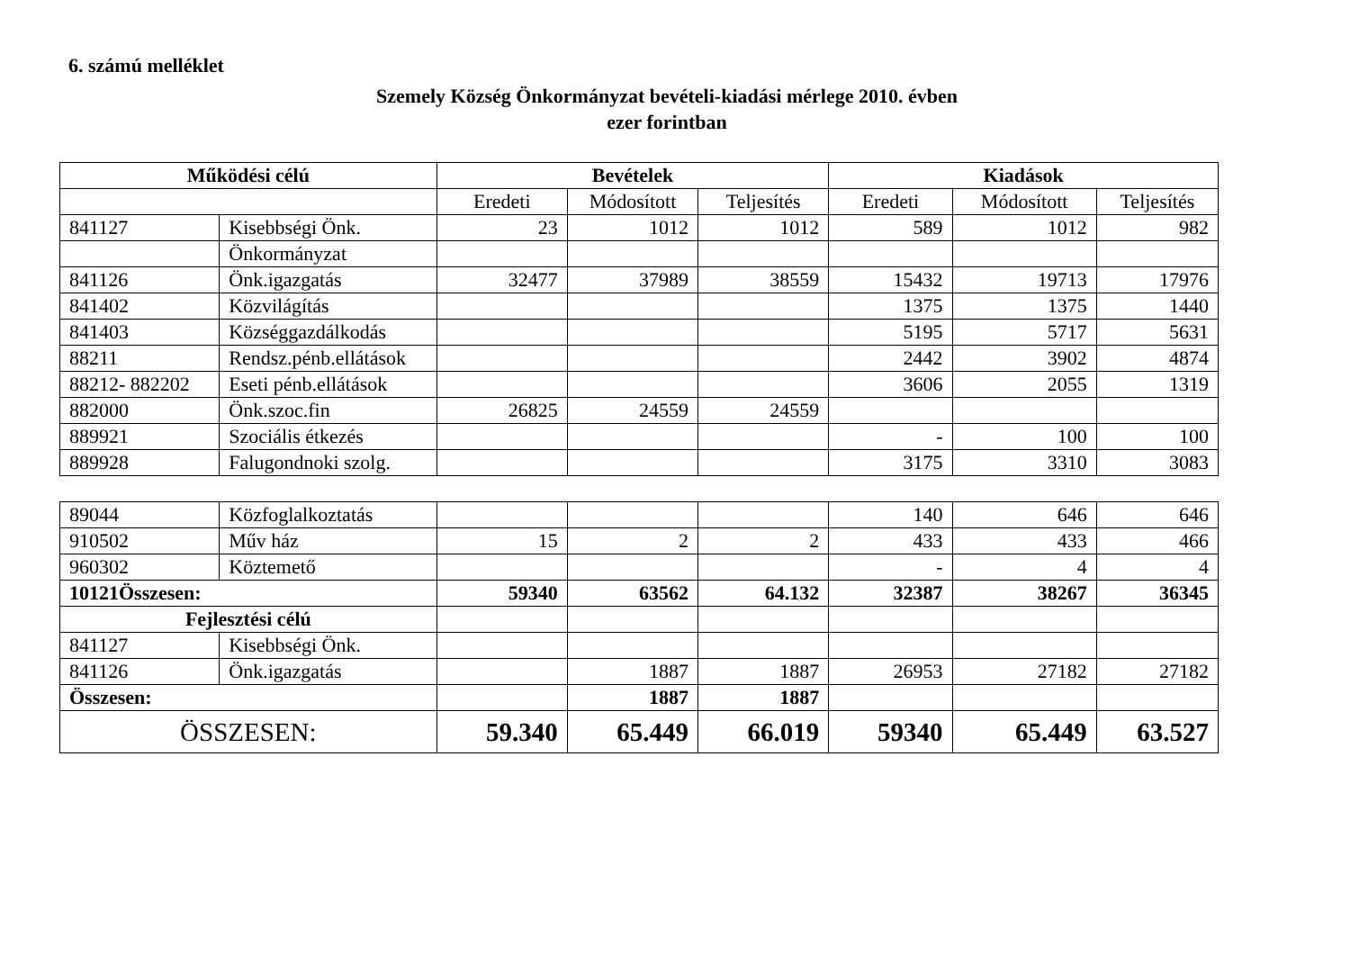6. számú melléklet
Szemely Község Önkormányzat bevételi-kiadási mérlege 2010. évben
ezer forintban
| Működési célú | | Bevételek | | | Kiadások | | |
| --- | --- | --- | --- | --- | --- | --- | --- |
| | | Eredeti | Módosított | Teljesítés | Eredeti | Módosított | Teljesítés |
| 841127 | Kisebbségi Önk. | 23 | 1012 | 1012 | 589 | 1012 | 982 |
| | Önkormányzat | | | | | | |
| 841126 | Önk.igazgatás | 32477 | 37989 | 38559 | 15432 | 19713 | 17976 |
| 841402 | Közvilágítás | | | | 1375 | 1375 | 1440 |
| 841403 | Községgazdálkodás | | | | 5195 | 5717 | 5631 |
| 88211 | Rendsz.pénb.ellátások | | | | 2442 | 3902 | 4874 |
| 88212- 882202 | Eseti pénb.ellátások | | | | 3606 | 2055 | 1319 |
| 882000 | Önk.szoc.fin | 26825 | 24559 | 24559 | | | |
| 889921 | Szociális étkezés | | | | - | 100 | 100 |
| 889928 | Falugondnoki szolg. | | | | 3175 | 3310 | 3083 |
| 89044 | Közfoglalkoztatás | | | | 140 | 646 | 646 |
| 910502 | Műv ház | 15 | 2 | 2 | 433 | 433 | 466 |
| 960302 | Köztemető | | | | - | 4 | 4 |
| 10121Összesen: | | 59340 | 63562 | 64.132 | 32387 | 38267 | 36345 |
| Fejlesztési célú | | | | | | | |
| 841127 | Kisebbségi Önk. | | | | | | |
| 841126 | Önk.igazgatás | | 1887 | 1887 | 26953 | 27182 | 27182 |
| Összesen: | | | 1887 | 1887 | | | |
| ÖSSZESEN: | | 59.340 | 65.449 | 66.019 | 59340 | 65.449 | 63.527 |